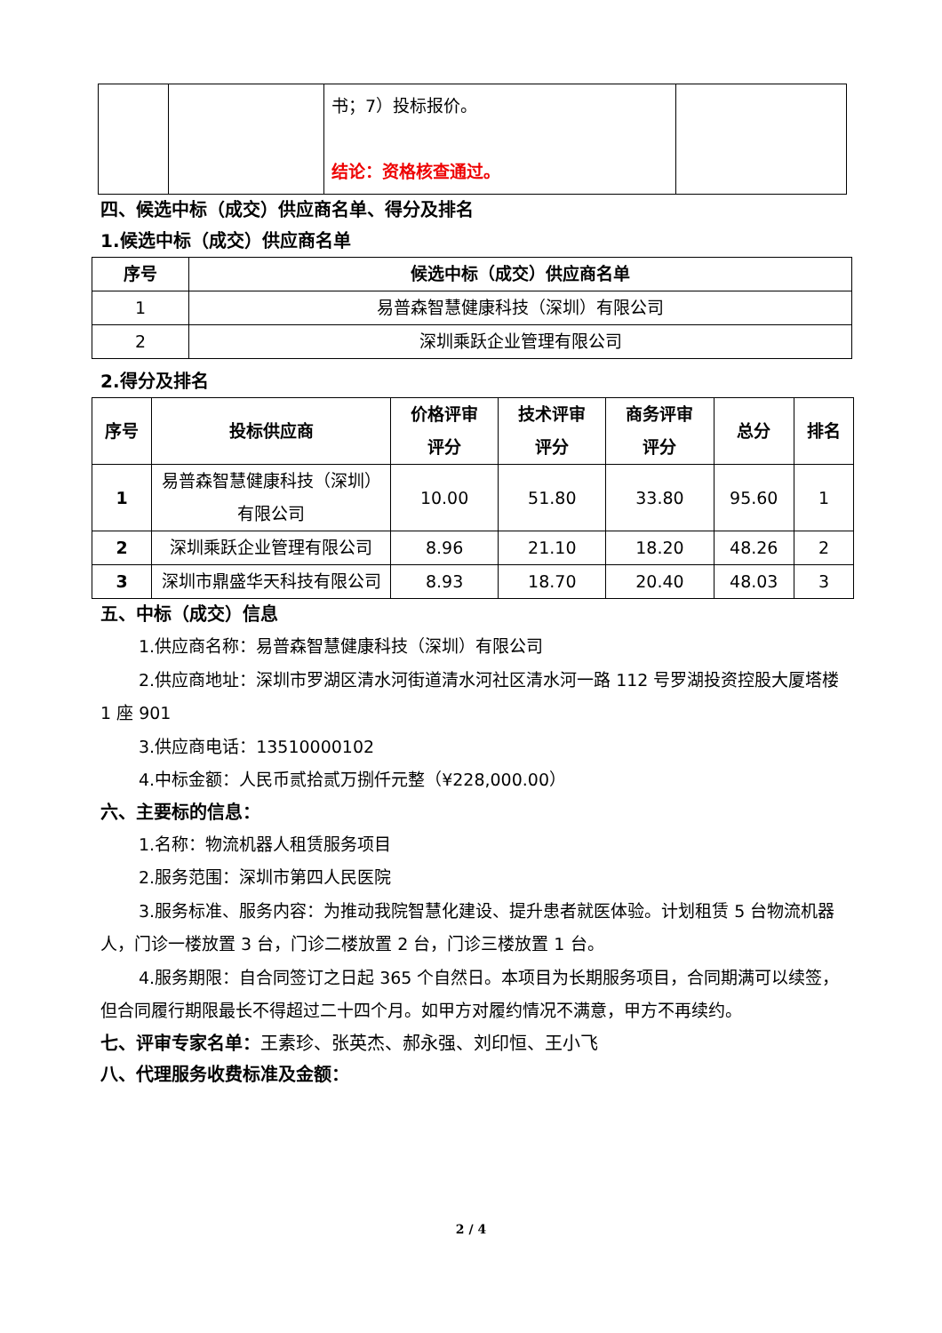| | | 书；7）投标报价。 结论：资格核查通过。 | |
四、候选中标（成交）供应商名单、得分及排名
1.候选中标（成交）供应商名单
| 序号 | 候选中标（成交）供应商名单 |
| --- | --- |
| 1 | 易普森智慧健康科技（深圳）有限公司 |
| 2 | 深圳乘跃企业管理有限公司 |
2.得分及排名
| 序号 | 投标供应商 | 价格评审 评分 | 技术评审 评分 | 商务评审 评分 | 总分 | 排名 |
| --- | --- | --- | --- | --- | --- | --- |
| 1 | 易普森智慧健康科技（深圳）有限公司 | 10.00 | 51.80 | 33.80 | 95.60 | 1 |
| 2 | 深圳乘跃企业管理有限公司 | 8.96 | 21.10 | 18.20 | 48.26 | 2 |
| 3 | 深圳市鼎盛华天科技有限公司 | 8.93 | 18.70 | 20.40 | 48.03 | 3 |
五、中标（成交）信息
1.供应商名称：易普森智慧健康科技（深圳）有限公司
2.供应商地址：深圳市罗湖区清水河街道清水河社区清水河一路 112 号罗湖投资控股大厦塔楼 1 座 901
3.供应商电话：13510000102
4.中标金额：人民币贰拾贰万捌仟元整（¥228,000.00）
六、主要标的信息：
1.名称：物流机器人租赁服务项目
2.服务范围：深圳市第四人民医院
3.服务标准、服务内容：为推动我院智慧化建设、提升患者就医体验。计划租赁 5 台物流机器人，门诊一楼放置 3 台，门诊二楼放置 2 台，门诊三楼放置 1 台。
4.服务期限：自合同签订之日起 365 个自然日。本项目为长期服务项目，合同期满可以续签，但合同履行期限最长不得超过二十四个月。如甲方对履约情况不满意，甲方不再续约。
七、评审专家名单：王素珍、张英杰、郝永强、刘印恒、王小飞
八、代理服务收费标准及金额：
2 / 4